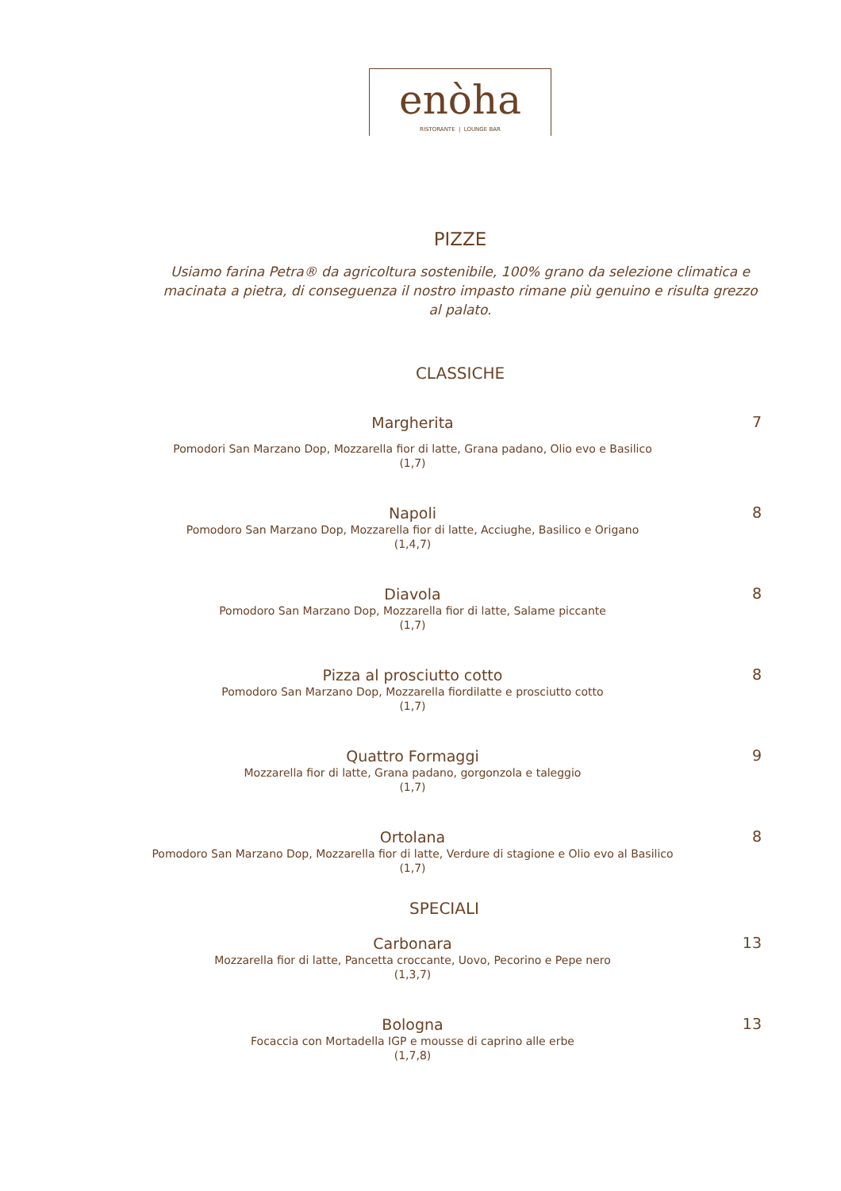enòha
RISTORANTE | LOUNGE BAR
PIZZE
Usiamo farina Petra® da agricoltura sostenibile, 100% grano da selezione climatica e macinata a pietra, di conseguenza il nostro impasto rimane più genuino e risulta grezzo al palato.
CLASSICHE
Margherita
Pomodori San Marzano Dop, Mozzarella fior di latte, Grana padano, Olio evo e Basilico
(1,7)
7
Napoli
Pomodoro San Marzano Dop, Mozzarella fior di latte, Acciughe, Basilico e Origano
(1,4,7)
8
Diavola
Pomodoro San Marzano Dop, Mozzarella fior di latte, Salame piccante
(1,7)
8
Pizza al prosciutto cotto
Pomodoro San Marzano Dop, Mozzarella fiordilatte e prosciutto cotto
(1,7)
8
Quattro Formaggi
Mozzarella fior di latte, Grana padano, gorgonzola e taleggio
(1,7)
9
Ortolana
Pomodoro San Marzano Dop, Mozzarella fior di latte, Verdure di stagione e Olio evo al Basilico
(1,7)
8
SPECIALI
Carbonara
Mozzarella fior di latte, Pancetta croccante, Uovo, Pecorino e Pepe nero
(1,3,7)
13
Bologna
Focaccia con Mortadella IGP e mousse di caprino alle erbe
(1,7,8)
13